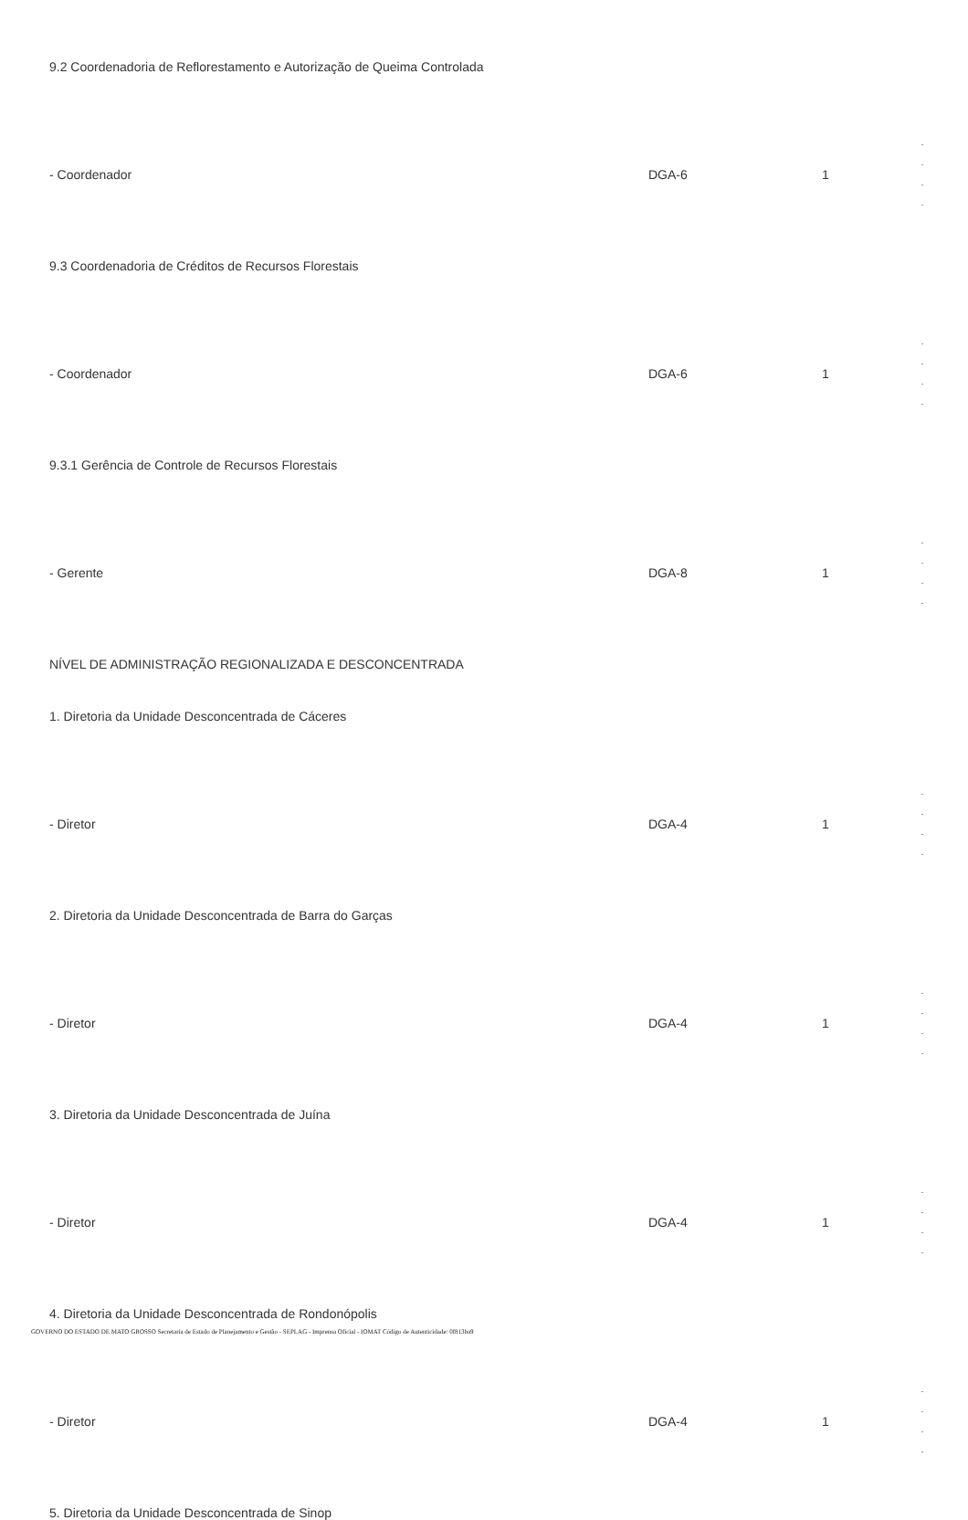9.2 Coordenadoria de Reflorestamento e Autorização de Queima Controlada
| - Coordenador | DGA-6 | 1 | - - - - |
9.3 Coordenadoria de Créditos de Recursos Florestais
| - Coordenador | DGA-6 | 1 | - - - - |
9.3.1 Gerência de Controle de Recursos Florestais
| - Gerente | DGA-8 | 1 | - - - - |
NÍVEL DE ADMINISTRAÇÃO REGIONALIZADA E DESCONCENTRADA
1. Diretoria da Unidade Desconcentrada de Cáceres
| - Diretor | DGA-4 | 1 | - - - - |
2. Diretoria da Unidade Desconcentrada de Barra do Garças
| - Diretor | DGA-4 | 1 | - - - - |
3. Diretoria da Unidade Desconcentrada de Juína
| - Diretor | DGA-4 | 1 | - - - - |
4. Diretoria da Unidade Desconcentrada de Rondonópolis
| - Diretor | DGA-4 | 1 | - - - - |
5. Diretoria da Unidade Desconcentrada de Sinop
GOVERNO DO ESTADO DE MATO GROSSO Secretaria de Estado de Planejamento e Gestão - SEPLAG - Imprensa Oficial - IOMAT Código de Autenticidade: 0f813ba9